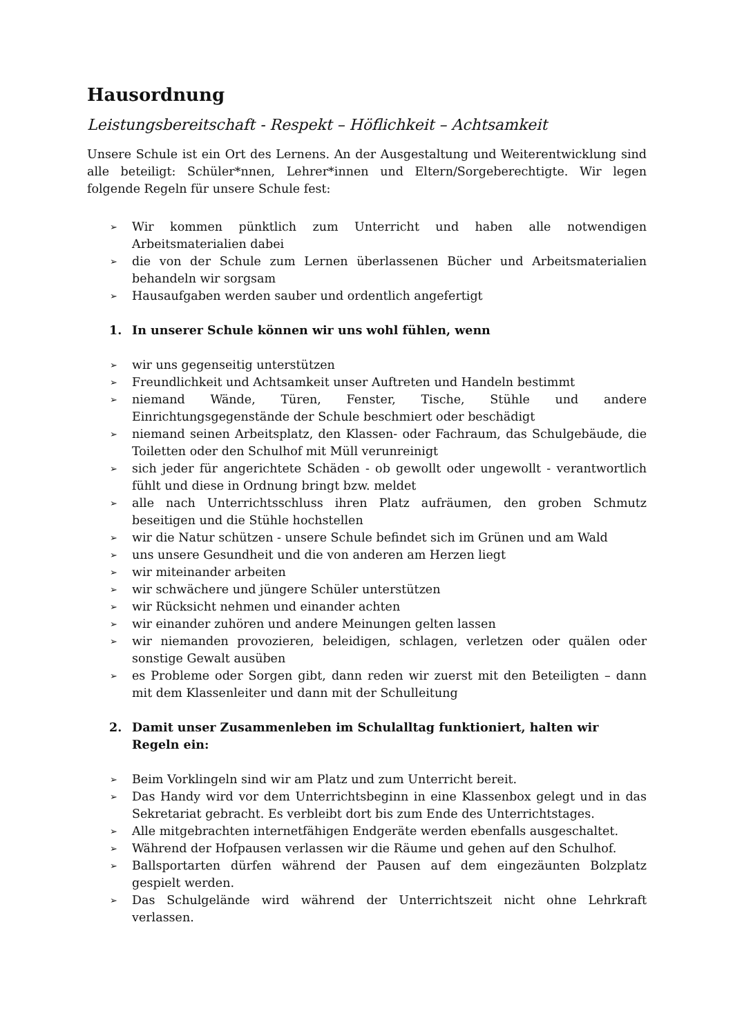Hausordnung
Leistungsbereitschaft - Respekt – Höflichkeit – Achtsamkeit
Unsere Schule ist ein Ort des Lernens. An der Ausgestaltung und Weiterentwicklung sind alle beteiligt: Schüler*nnen, Lehrer*innen und Eltern/Sorgeberechtigte. Wir legen folgende Regeln für unsere Schule fest:
➢ Wir kommen pünktlich zum Unterricht und haben alle notwendigen Arbeitsmaterialien dabei
➢ die von der Schule zum Lernen überlassenen Bücher und Arbeitsmaterialien behandeln wir sorgsam
➢ Hausaufgaben werden sauber und ordentlich angefertigt
1. In unserer Schule können wir uns wohl fühlen, wenn
➢ wir uns gegenseitig unterstützen
➢ Freundlichkeit und Achtsamkeit unser Auftreten und Handeln bestimmt
➢ niemand Wände, Türen, Fenster, Tische, Stühle und andere Einrichtungsgegenstände der Schule beschmiert oder beschädigt
➢ niemand seinen Arbeitsplatz, den Klassen- oder Fachraum, das Schulgebäude, die Toiletten oder den Schulhof mit Müll verunreinigt
➢ sich jeder für angerichtete Schäden - ob gewollt oder ungewollt - verantwortlich fühlt und diese in Ordnung bringt bzw. meldet
➢ alle nach Unterrichtsschluss ihren Platz aufräumen, den groben Schmutz beseitigen und die Stühle hochstellen
➢ wir die Natur schützen - unsere Schule befindet sich im Grünen und am Wald
➢ uns unsere Gesundheit und die von anderen am Herzen liegt
➢ wir miteinander arbeiten
➢ wir schwächere und jüngere Schüler unterstützen
➢ wir Rücksicht nehmen und einander achten
➢ wir einander zuhören und andere Meinungen gelten lassen
➢ wir niemanden provozieren, beleidigen, schlagen, verletzen oder quälen oder sonstige Gewalt ausüben
➢ es Probleme oder Sorgen gibt, dann reden wir zuerst mit den Beteiligten – dann mit dem Klassenleiter und dann mit der Schulleitung
2. Damit unser Zusammenleben im Schulalltag funktioniert, halten wir Regeln ein:
➢ Beim Vorklingeln sind wir am Platz und zum Unterricht bereit.
➢ Das Handy wird vor dem Unterrichtsbeginn in eine Klassenbox gelegt und in das Sekretariat gebracht. Es verbleibt dort bis zum Ende des Unterrichtstages.
➢ Alle mitgebrachten internetfähigen Endgeräte werden ebenfalls ausgeschaltet.
➢ Während der Hofpausen verlassen wir die Räume und gehen auf den Schulhof.
➢ Ballsportarten dürfen während der Pausen auf dem eingezäunten Bolzplatz gespielt werden.
➢ Das Schulgelände wird während der Unterrichtszeit nicht ohne Lehrkraft verlassen.